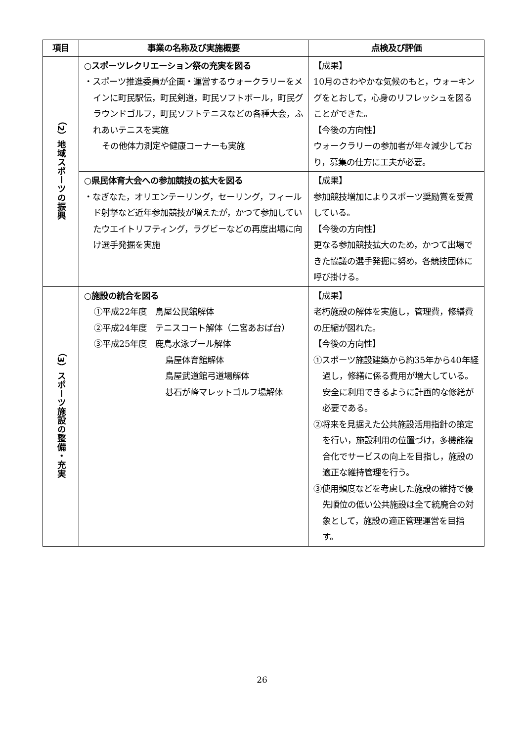| 項目 | 事業の名称及び実施概要 | 点検及び評価 |
| --- | --- | --- |
| （2）地域スポーツの振興 | ○スポーツレクリエーション祭の充実を図る ・スポーツ推進委員が企画・運営するウォークラリーをメインに町民駅伝，町民剣道，町民ソフトボール，町民グラウンドゴルフ，町民ソフトテニスなどの各種大会，ふれあいテニスを実施 その他体力測定や健康コーナーも実施 | 【成果】 10月のさわやかな気候のもと，ウォーキングをとおして，心身のリフレッシュを図ることができた。 【今後の方向性】 ウォークラリーの参加者が年々減少しており，募集の仕方に工夫が必要。 |
| | ○県民体育大会への参加競技の拡大を図る ・なぎなた，オリエンテーリング，セーリング，フィールド射撃など近年参加競技が増えたが，かつて参加していたウエイトリフティング，ラグビーなどの再度出場に向け選手発掘を実施 | 【成果】 参加競技増加によりスポーツ奨励賞を受賞している。 【今後の方向性】 更なる参加競技拡大のため，かつて出場できた協議の選手発掘に努め，各競技団体に呼び掛ける。 |
| （3）スポーツ施設の整備・充実 | ○施設の統合を図る ①平成22年度 鳥屋公民館解体 ②平成24年度 テニスコート解体（二宮あおば台） ③平成25年度 鹿島水泳プール解体 鳥屋体育館解体 鳥屋武道館弓道場解体 碁石が峰マレットゴルフ場解体 | 【成果】 老朽施設の解体を実施し，管理費，修繕費の圧縮が図れた。 【今後の方向性】 ①スポーツ施設建築から約35年から40年経過し，修繕に係る費用が増大している。安全に利用できるように計画的な修繕が必要である。 ②将来を見据えた公共施設活用指針の策定を行い，施設利用の位置づけ，多機能複合化でサービスの向上を目指し，施設の適正な維持管理を行う。 ③使用頻度などを考慮した施設の維持で優先順位の低い公共施設は全て統廃合の対象として，施設の適正管理運営を目指す。 |
26